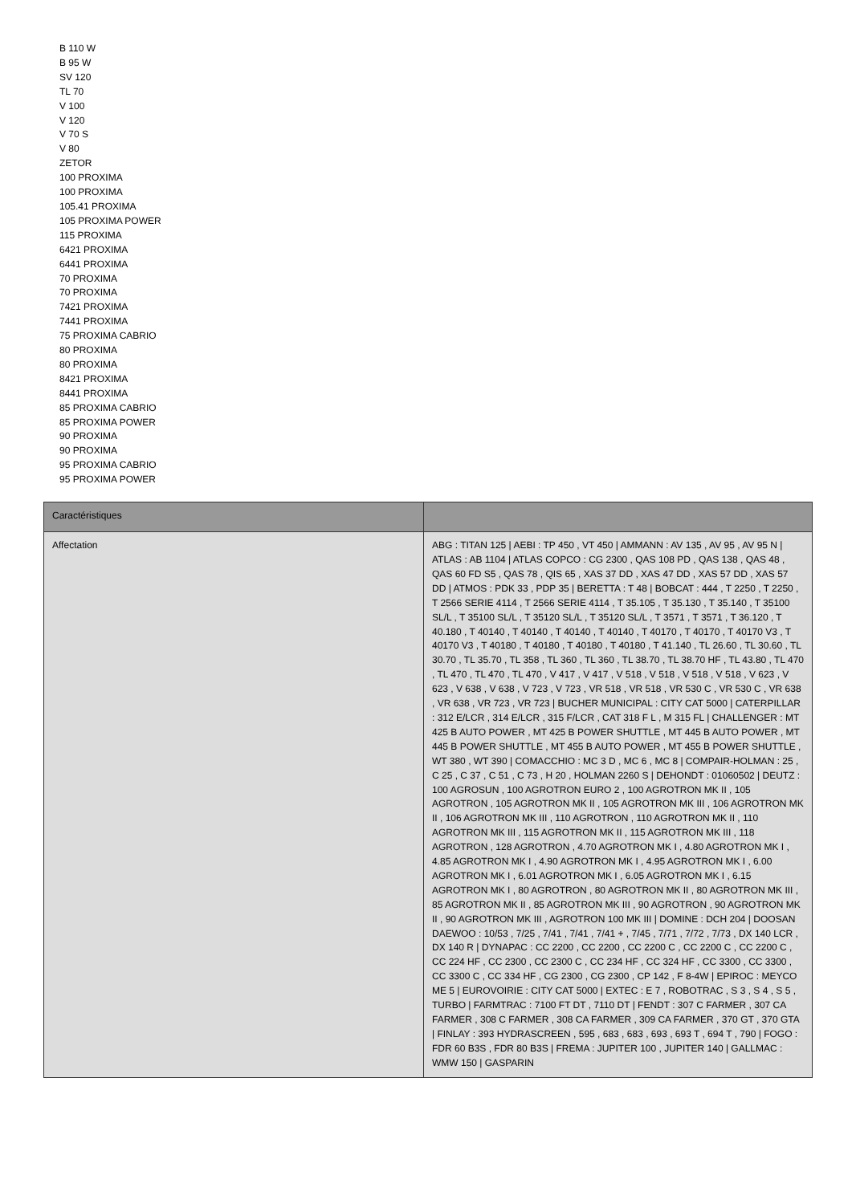B 110 W
B 95 W
SV 120
TL 70
V 100
V 120
V 70 S
V 80
ZETOR
100 PROXIMA
100 PROXIMA
105.41 PROXIMA
105 PROXIMA POWER
115 PROXIMA
6421 PROXIMA
6441 PROXIMA
70 PROXIMA
70 PROXIMA
7421 PROXIMA
7441 PROXIMA
75 PROXIMA CABRIO
80 PROXIMA
80 PROXIMA
8421 PROXIMA
8441 PROXIMA
85 PROXIMA CABRIO
85 PROXIMA POWER
90 PROXIMA
90 PROXIMA
95 PROXIMA CABRIO
95 PROXIMA POWER
| Caractéristiques | |
| --- | --- |
| Affectation | ABG : TITAN 125 / AEBI : TP 450 , VT 450 / AMMANN : AV 135 , AV 95 , AV 95 N / ATLAS : AB 1104 / ATLAS COPCO : CG 2300 , QAS 108 PD , QAS 138 , QAS 48 , QAS 60 FD S5 , QAS 78 , QIS 65 , XAS 37 DD , XAS 47 DD , XAS 57 DD , XAS 57 DD / ATMOS : PDK 33 , PDP 35 / BERETTA : T 48 / BOBCAT : 444 , T 2250 , T 2250 , T 2566 SERIE 4114 , T 2566 SERIE 4114 , T 35.105 , T 35.130 , T 35.140 , T 35100 SL/L , T 35100 SL/L , T 35120 SL/L , T 35120 SL/L , T 3571 , T 3571 , T 36.120 , T 40.180 , T 40140 , T 40140 , T 40140 , T 40140 , T 40170 , T 40170 , T 40170 V3 , T 40170 V3 , T 40180 , T 40180 , T 40180 , T 40180 , T 41.140 , TL 26.60 , TL 30.60 , TL 30.70 , TL 35.70 , TL 358 , TL 360 , TL 360 , TL 38.70 , TL 38.70 HF , TL 43.80 , TL 470 , TL 470 , TL 470 , TL 470 , V 417 , V 417 , V 518 , V 518 , V 518 , V 518 , V 623 , V 623 , V 638 , V 638 , V 723 , V 723 , VR 518 , VR 518 , VR 530 C , VR 530 C , VR 638 , VR 638 , VR 723 , VR 723 / BUCHER MUNICIPAL : CITY CAT 5000 / CATERPILLAR : 312 E/LCR , 314 E/LCR , 315 F/LCR , CAT 318 F L , M 315 FL / CHALLENGER : MT 425 B AUTO POWER , MT 425 B POWER SHUTTLE , MT 445 B AUTO POWER , MT 445 B POWER SHUTTLE , MT 455 B AUTO POWER , MT 455 B POWER SHUTTLE , WT 380 , WT 390 / COMACCHIO : MC 3 D , MC 6 , MC 8 / COMPAIR-HOLMAN : 25 , C 25 , C 37 , C 51 , C 73 , H 20 , HOLMAN 2260 S / DEHONDT : 01060502 / DEUTZ : 100 AGROSUN , 100 AGROTRON EURO 2 , 100 AGROTRON MK II , 105 AGROTRON , 105 AGROTRON MK II , 105 AGROTRON MK III , 106 AGROTRON MK II , 106 AGROTRON MK III , 110 AGROTRON , 110 AGROTRON MK II , 110 AGROTRON MK III , 115 AGROTRON MK II , 115 AGROTRON MK III , 118 AGROTRON , 128 AGROTRON , 4.70 AGROTRON MK I , 4.80 AGROTRON MK I , 4.85 AGROTRON MK I , 4.90 AGROTRON MK I , 4.95 AGROTRON MK I , 6.00 AGROTRON MK I , 6.01 AGROTRON MK I , 6.05 AGROTRON MK I , 6.15 AGROTRON MK I , 80 AGROTRON , 80 AGROTRON MK II , 80 AGROTRON MK III , 85 AGROTRON MK II , 85 AGROTRON MK III , 90 AGROTRON , 90 AGROTRON MK II , 90 AGROTRON MK III , AGROTRON 100 MK III / DOMINE : DCH 204 / DOOSAN DAEWOO : 10/53 , 7/25 , 7/41 , 7/41 , 7/41 + , 7/45 , 7/71 , 7/72 , 7/73 , DX 140 LCR , DX 140 R / DYNAPAC : CC 2200 , CC 2200 , CC 2200 C , CC 2200 C , CC 2200 C , CC 224 HF , CC 2300 , CC 2300 C , CC 234 HF , CC 324 HF , CC 3300 , CC 3300 , CC 3300 C , CC 334 HF , CG 2300 , CG 2300 , CP 142 , F 8-4W / EPIROC : MEYCO ME 5 / EUROVOIRIE : CITY CAT 5000 / EXTEC : E 7 , ROBOTRAC , S 3 , S 4 , S 5 , TURBO / FARMTRAC : 7100 FT DT , 7110 DT / FENDT : 307 C FARMER , 307 CA FARMER , 308 C FARMER , 308 CA FARMER , 309 CA FARMER , 370 GT , 370 GTA / FINLAY : 393 HYDRASCREEN , 595 , 683 , 683 , 693 , 693 T , 694 T , 790 / FOGO : FDR 60 B3S , FDR 80 B3S / FREMA : JUPITER 100 , JUPITER 140 / GALLMAC : WMW 150 / GASPARIN |